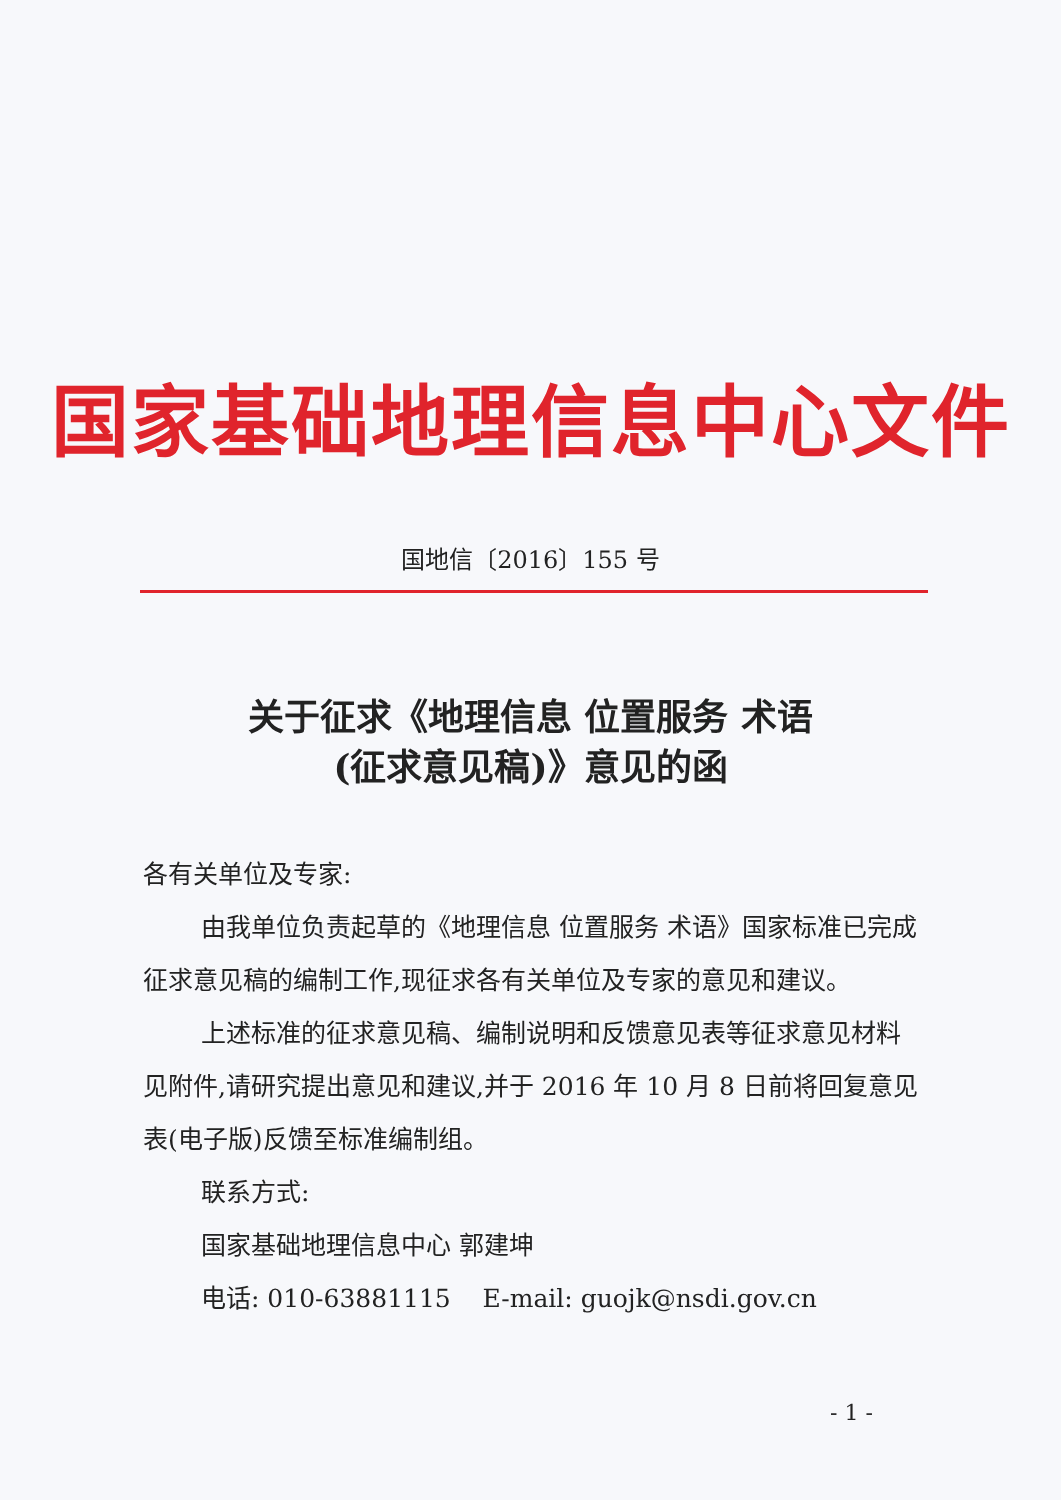国家基础地理信息中心文件
国地信〔2016〕155 号
关于征求《地理信息 位置服务 术语
(征求意见稿)》意见的函
各有关单位及专家:
由我单位负责起草的《地理信息 位置服务 术语》国家标准已完成征求意见稿的编制工作,现征求各有关单位及专家的意见和建议。
上述标准的征求意见稿、编制说明和反馈意见表等征求意见材料见附件,请研究提出意见和建议,并于 2016 年 10 月 8 日前将回复意见表(电子版)反馈至标准编制组。
联系方式:
国家基础地理信息中心 郭建坤
电话: 010-63881115 E-mail: guojk@nsdi.gov.cn
- 1 -